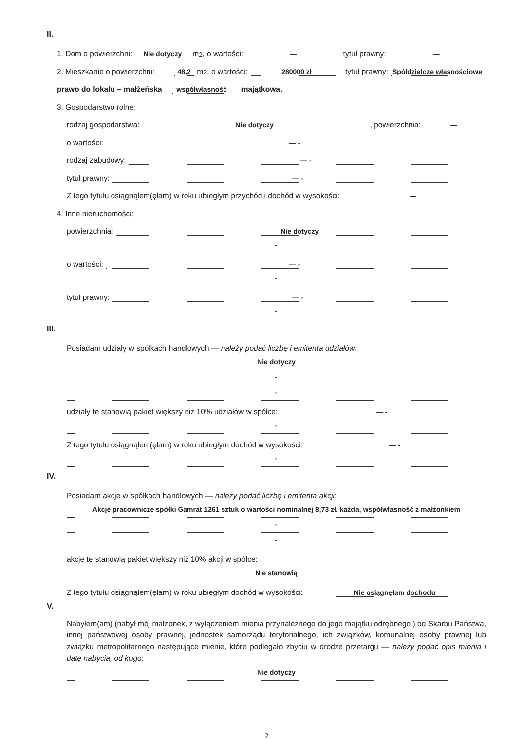II.
1. Dom o powierzchni: Nie dotyczy m<sup>2</sup>, o wartości: — tytuł prawny: —
2. Mieszkanie o powierzchni: 48,2 m<sup>2</sup>, o wartości: 280000 zł tytuł prawny: Spółdzielcze własnościowe
prawo do lokalu – małżeńska współwłasność majątkowa.
3. Gospodarstwo rolne:
rodzaj gospodarstwa: Nie dotyczy, powierzchnia: —
o wartości: — -
rodzaj zabudowy: — -
tytuł prawny: — -
Z tego tytułu osiągnąłem(ęłam) w roku ubiegłym przychód i dochód w wysokości: —
4. Inne nieruchomości:
powierzchnia: Nie dotyczy
-
o wartości: — -
-
tytuł prawny: — -
-
III.
Posiadam udziały w spółkach handlowych — należy podać liczbę i emitenta udziałów:
Nie dotyczy
-
-
udziały te stanowią pakiet większy niż 10% udziałów w spółce: — -
-
Z tego tytułu osiągnąłem(ęłam) w roku ubiegłym dochód w wysokości: — -
-
IV.
Posiadam akcje w spółkach handlowych — należy podać liczbę i emitenta akcji:
Akcje pracownicze spółki Gamrat 1261 sztuk o wartości nominalnej 8,73 zł. każda, współwłasność z małżonkiem
-
-
akcje te stanowią pakiet większy niż 10% akcji w spółce:
Nie stanowią
Z tego tytułu osiągnąłem(ęłam) w roku ubiegłym dochód w wysokości: Nie osiągnęłam dochodu
V.
Nabyłem(am) (nabył mój małżonek, z wyłączeniem mienia przynależnego do jego majątku odrębnego ) od Skarbu Państwa, innej państwowej osoby prawnej, jednostek samorządu terytorialnego, ich związków, komunalnej osoby prawnej lub związku metropolitarnego następujące mienie, które podlegało zbyciu w drodze przetargu — należy podać opis mienia i datę nabycia, od kogo:
Nie dotyczy
2